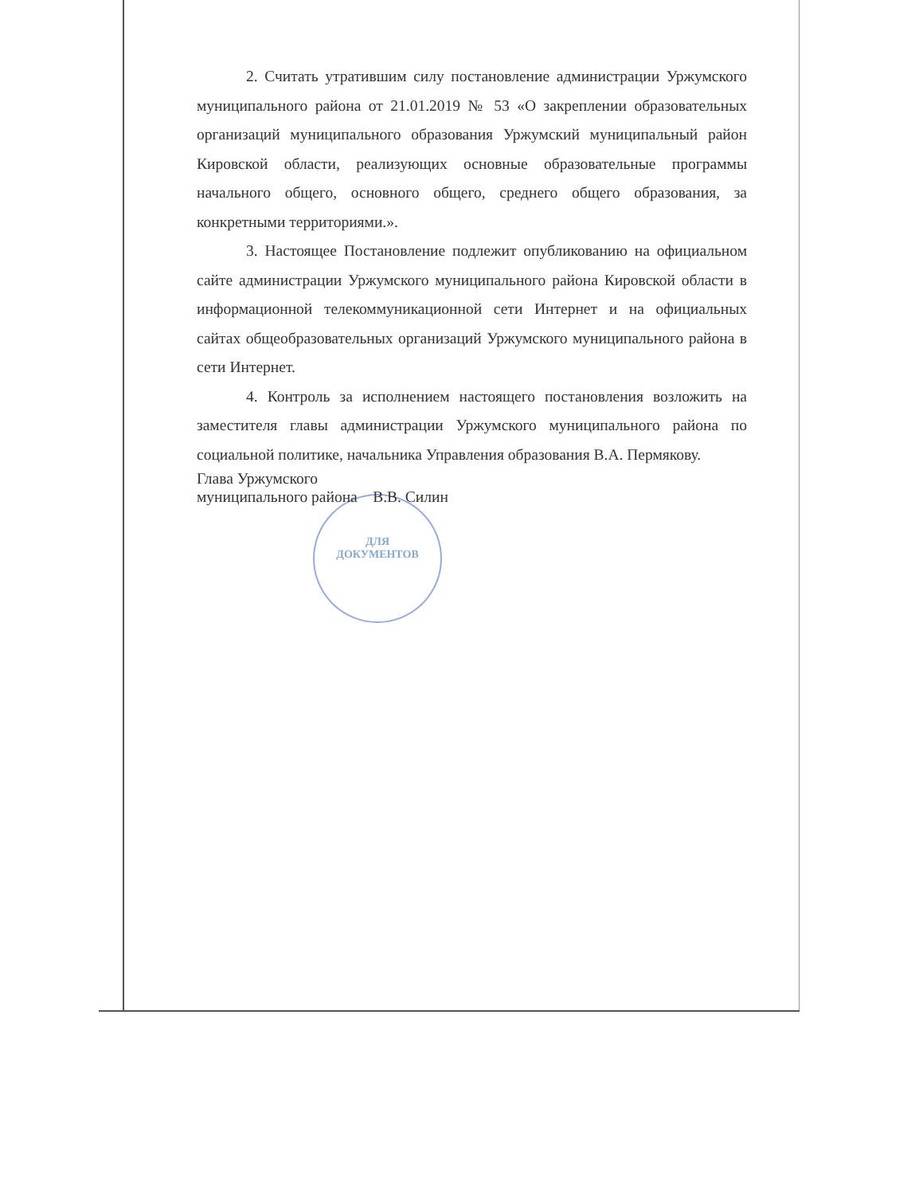ДЛЯ
ДОКУМЕНТОВ
2. Считать утратившим силу постановление администрации Уржумского муниципального района от 21.01.2019 № 53 «О закреплении образовательных организаций муниципального образования Уржумский муниципальный район Кировской области, реализующих основные образовательные программы начального общего, основного общего, среднего общего образования, за конкретными территориями.».
3. Настоящее Постановление подлежит опубликованию на официальном сайте администрации Уржумского муниципального района Кировской области в информационной телекоммуникационной сети Интернет и на официальных сайтах общеобразовательных организаций Уржумского муниципального района в сети Интернет.
4. Контроль за исполнением настоящего постановления возложить на заместителя главы администрации Уржумского муниципального района по социальной политике, начальника Управления образования В.А. Пермякову.
Глава Уржумского
муниципального района В.В. Силин